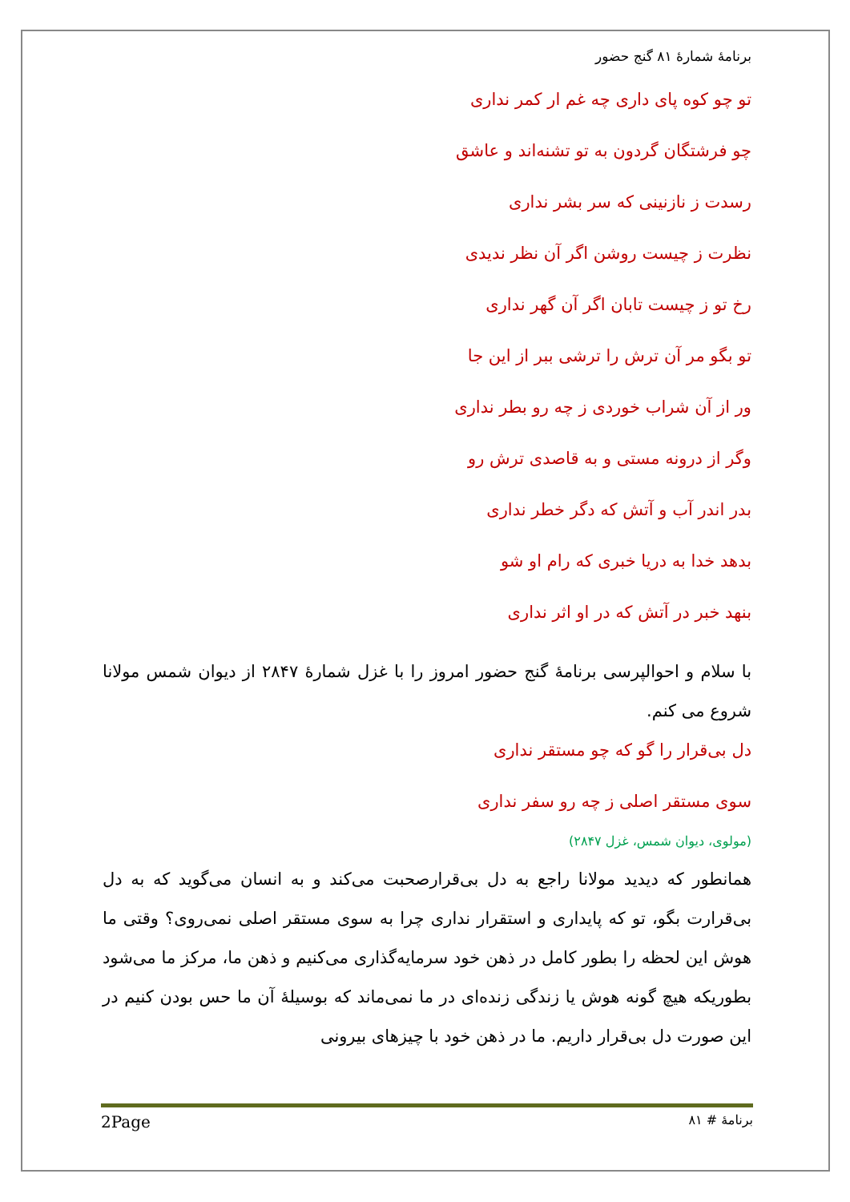برنامهٔ شمارهٔ ۸۱ گنج حضور
تو چو کوه پای داری چه غم ار کمر نداری
چو فرشتگان گردون به تو تشنه‌اند و عاشق
رسدت ز نازنینی که سر بشر نداری
نظرت ز چیست روشن اگر آن نظر ندیدی
رخ تو ز چیست تابان اگر آن گهر نداری
تو بگو مر آن ترش را ترشی ببر از این جا
ور از آن شراب خوردی ز چه رو بطر نداری
وگر از درونه مستی و به قاصدی ترش رو
بدر اندر آب و آتش که دگر خطر نداری
بدهد خدا به دریا خبری که رام او شو
بنهد خبر در آتش که در او اثر نداری
با سلام و احوالپرسی برنامهٔ گنج حضور امروز را با غزل شمارهٔ ۲۸۴۷ از دیوان شمس مولانا شروع می کنم.
دل بی‌قرار را گو که چو مستقر نداری
سوی مستقر اصلی ز چه رو سفر نداری
(مولوی، دیوان شمس، غزل ۲۸۴۷)
همانطور که دیدید مولانا راجع به دل بی‌قرارصحبت می‌کند و به انسان می‌گوید که به دل بی‌قرارت بگو، تو که پایداری و استقرار نداری چرا به سوی مستقر اصلی نمی‌روی؟ وقتی ما هوش این لحظه را بطور کامل در ذهن خود سرمایه‌گذاری می‌کنیم و ذهن ما، مرکز ما می‌شود بطوریکه هیچ گونه هوش یا زندگی زنده‌ای در ما نمی‌ماند که بوسیلهٔ آن ما حس بودن کنیم در این صورت دل بی‌قرار داریم. ما در ذهن خود با چیزهای بیرونی
2Page برنامهٔ # ۸۱